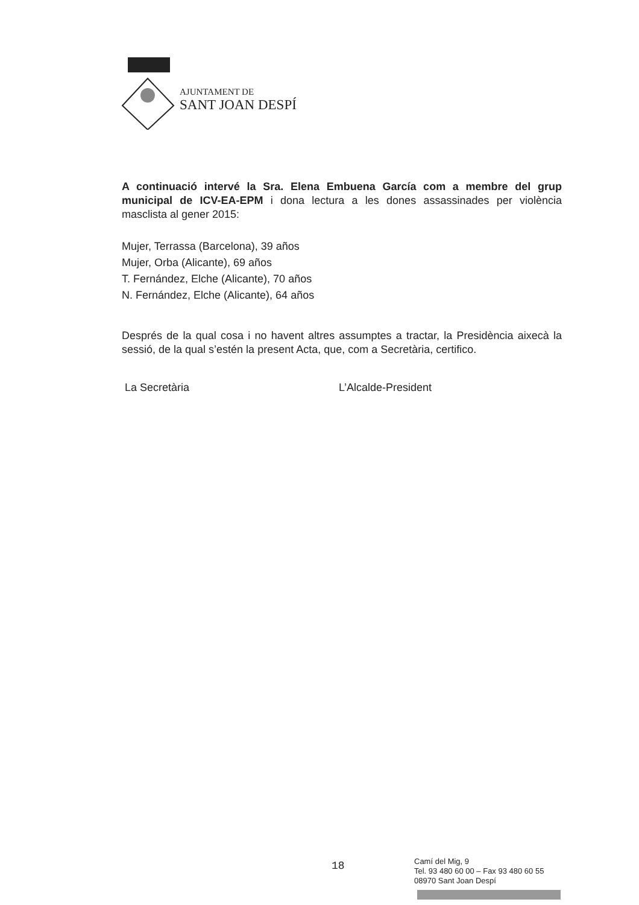AJUNTAMENT DE
SANT JOAN DESPÍ
A continuació intervé la Sra. Elena Embuena García com a membre del grup municipal de ICV-EA-EPM i dona lectura a les dones assassinades per violència masclista al gener 2015:
Mujer, Terrassa (Barcelona), 39 años
Mujer, Orba (Alicante), 69 años
T. Fernández, Elche (Alicante), 70 años
N. Fernández, Elche (Alicante), 64 años
Després de la qual cosa i no havent altres assumptes a tractar, la Presidència aixecà la sessió, de la qual s’estén la present Acta, que, com a Secretària, certifico.
La Secretària L’Alcalde-President
18
Camí del Mig, 9
Tel. 93 480 60 00 – Fax 93 480 60 55
08970 Sant Joan Despí